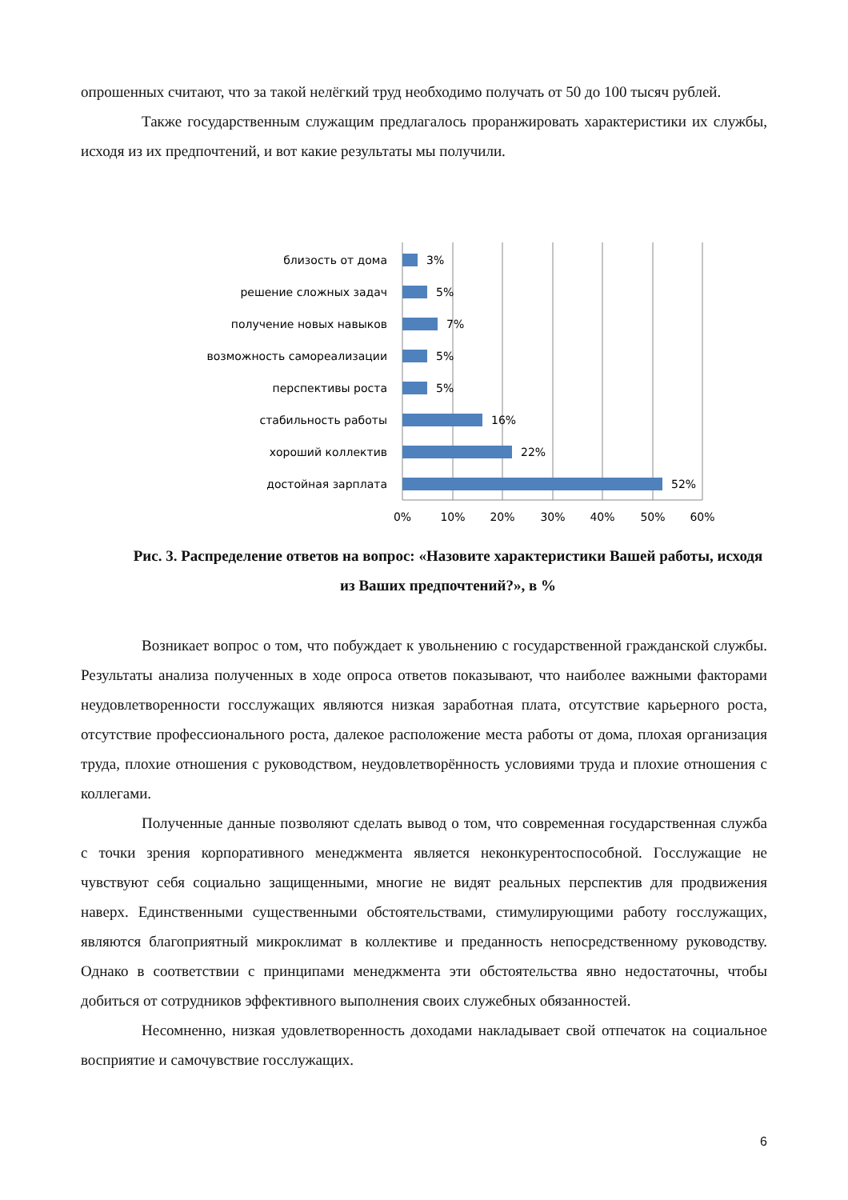опрошенных считают, что за такой нелёгкий труд необходимо получать от 50 до 100 тысяч рублей.
Также государственным служащим предлагалось проранжировать характеристики их службы, исходя из их предпочтений, и вот какие результаты мы получили.
близость от дома
решение сложных задач
получение новых навыков
возможность самореализации
перспективы роста
стабильность работы
хороший коллектив
достойная зарплата
3%
5%
7%
5%
5%
16%
22%
52%
0%
10%
20%
30%
40%
50%
60%
Рис. 3. Распределение ответов на вопрос: «Назовите характеристики Вашей работы, исходя из Ваших предпочтений?», в %
Возникает вопрос о том, что побуждает к увольнению с государственной гражданской службы. Результаты анализа полученных в ходе опроса ответов показывают, что наиболее важными факторами неудовлетворенности госслужащих являются низкая заработная плата, отсутствие карьерного роста, отсутствие профессионального роста, далекое расположение места работы от дома, плохая организация труда, плохие отношения с руководством, неудовлетворённость условиями труда и плохие отношения с коллегами.
Полученные данные позволяют сделать вывод о том, что современная государственная служба с точки зрения корпоративного менеджмента является неконкурентоспособной. Госслужащие не чувствуют себя социально защищенными, многие не видят реальных перспектив для продвижения наверх. Единственными существенными обстоятельствами, стимулирующими работу госслужащих, являются благоприятный микроклимат в коллективе и преданность непосредственному руководству. Однако в соответствии с принципами менеджмента эти обстоятельства явно недостаточны, чтобы добиться от сотрудников эффективного выполнения своих служебных обязанностей.
Несомненно, низкая удовлетворенность доходами накладывает свой отпечаток на социальное восприятие и самочувствие госслужащих.
6